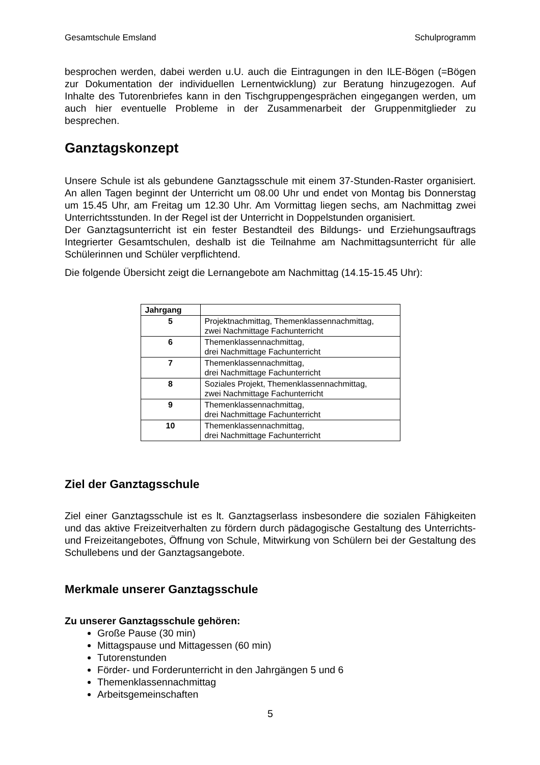Gesamtschule Emsland Schulprogramm
besprochen werden, dabei werden u.U. auch die Eintragungen in den ILE-Bögen (=Bögen zur Dokumentation der individuellen Lernentwicklung) zur Beratung hinzugezogen. Auf Inhalte des Tutorenbriefes kann in den Tischgruppengesprächen eingegangen werden, um auch hier eventuelle Probleme in der Zusammenarbeit der Gruppenmitglieder zu besprechen.
Ganztagskonzept
Unsere Schule ist als gebundene Ganztagsschule mit einem 37-Stunden-Raster organisiert. An allen Tagen beginnt der Unterricht um 08.00 Uhr und endet von Montag bis Donnerstag um 15.45 Uhr, am Freitag um 12.30 Uhr. Am Vormittag liegen sechs, am Nachmittag zwei Unterrichtsstunden. In der Regel ist der Unterricht in Doppelstunden organisiert.
Der Ganztagsunterricht ist ein fester Bestandteil des Bildungs- und Erziehungsauftrags Integrierter Gesamtschulen, deshalb ist die Teilnahme am Nachmittagsunterricht für alle Schülerinnen und Schüler verpflichtend.
Die folgende Übersicht zeigt die Lernangebote am Nachmittag (14.15-15.45 Uhr):
| Jahrgang | |
| --- | --- |
| 5 | Projektnachmittag, Themenklassennachmittag, zwei Nachmittage Fachunterricht |
| 6 | Themenklassennachmittag, drei Nachmittage Fachunterricht |
| 7 | Themenklassennachmittag, drei Nachmittage Fachunterricht |
| 8 | Soziales Projekt, Themenklassennachmittag, zwei Nachmittage Fachunterricht |
| 9 | Themenklassennachmittag, drei Nachmittage Fachunterricht |
| 10 | Themenklassennachmittag, drei Nachmittage Fachunterricht |
Ziel der Ganztagsschule
Ziel einer Ganztagsschule ist es lt. Ganztagserlass insbesondere die sozialen Fähigkeiten und das aktive Freizeitverhalten zu fördern durch pädagogische Gestaltung des Unterrichts- und Freizeitangebotes, Öffnung von Schule, Mitwirkung von Schülern bei der Gestaltung des Schullebens und der Ganztagsangebote.
Merkmale unserer Ganztagsschule
Zu unserer Ganztagsschule gehören:
Große Pause (30 min)
Mittagspause und Mittagessen (60 min)
Tutorenstunden
Förder- und Forderunterricht in den Jahrgängen 5 und 6
Themenklassennachmittag
Arbeitsgemeinschaften
5